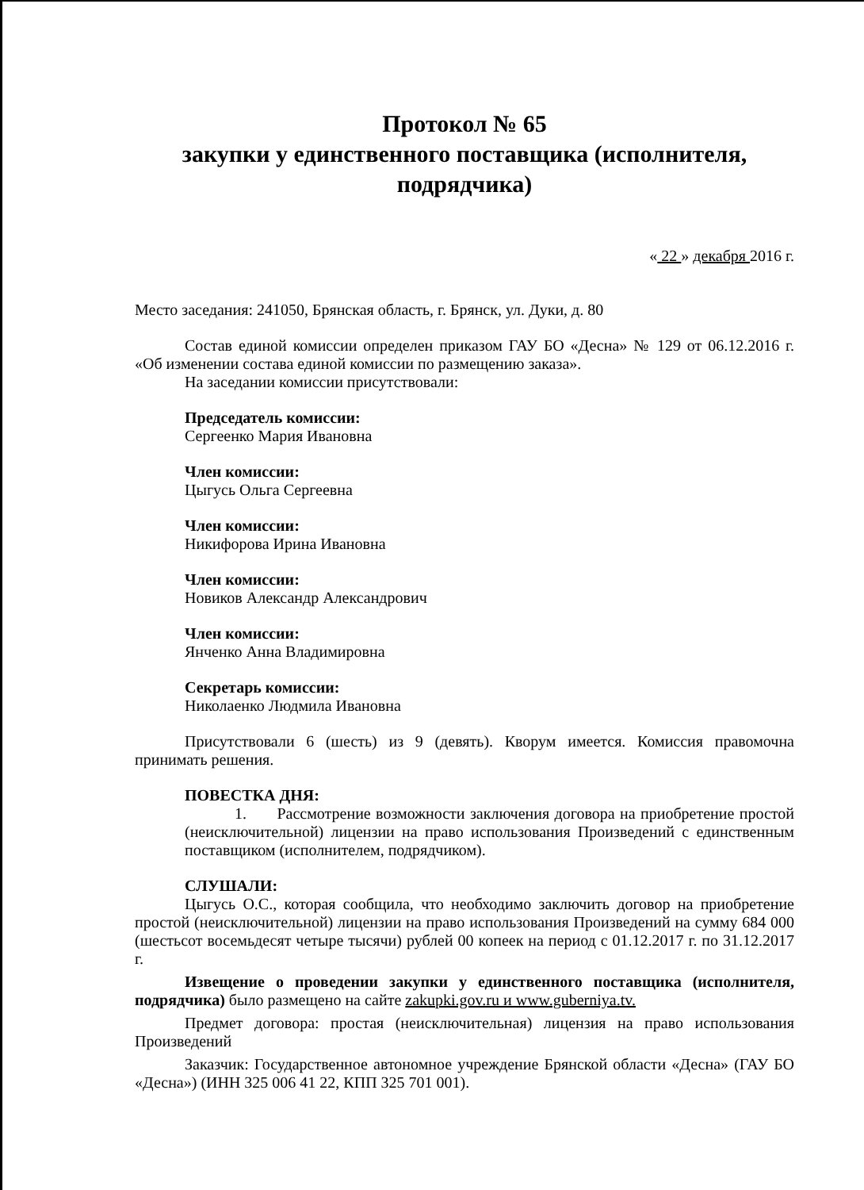Протокол № 65
закупки у единственного поставщика (исполнителя, подрядчика)
« 22 » декабря 2016 г.
Место заседания: 241050, Брянская область, г. Брянск, ул. Дуки, д. 80
Состав единой комиссии определен приказом ГАУ БО «Десна» № 129 от 06.12.2016 г. «Об изменении состава единой комиссии по размещению заказа».
На заседании комиссии присутствовали:
Председатель комиссии:
Сергеенко Мария Ивановна
Член комиссии:
Цыгусь Ольга Сергеевна
Член комиссии:
Никифорова Ирина Ивановна
Член комиссии:
Новиков Александр Александрович
Член комиссии:
Янченко Анна Владимировна
Секретарь комиссии:
Николаенко Людмила Ивановна
Присутствовали 6 (шесть) из 9 (девять). Кворум имеется. Комиссия правомочна принимать решения.
ПОВЕСТКА ДНЯ:
1. Рассмотрение возможности заключения договора на приобретение простой (неисключительной) лицензии на право использования Произведений с единственным поставщиком (исполнителем, подрядчиком).
СЛУШАЛИ:
Цыгусь О.С., которая сообщила, что необходимо заключить договор на приобретение простой (неисключительной) лицензии на право использования Произведений на сумму 684 000 (шестьсот восемьдесят четыре тысячи) рублей 00 копеек на период с 01.12.2017 г. по 31.12.2017 г.
Извещение о проведении закупки у единственного поставщика (исполнителя, подрядчика) было размещено на сайте zakupki.gov.ru и www.guberniya.tv.
Предмет договора: простая (неисключительная) лицензия на право использования Произведений
Заказчик: Государственное автономное учреждение Брянской области «Десна» (ГАУ БО «Десна») (ИНН 325 006 41 22, КПП 325 701 001).